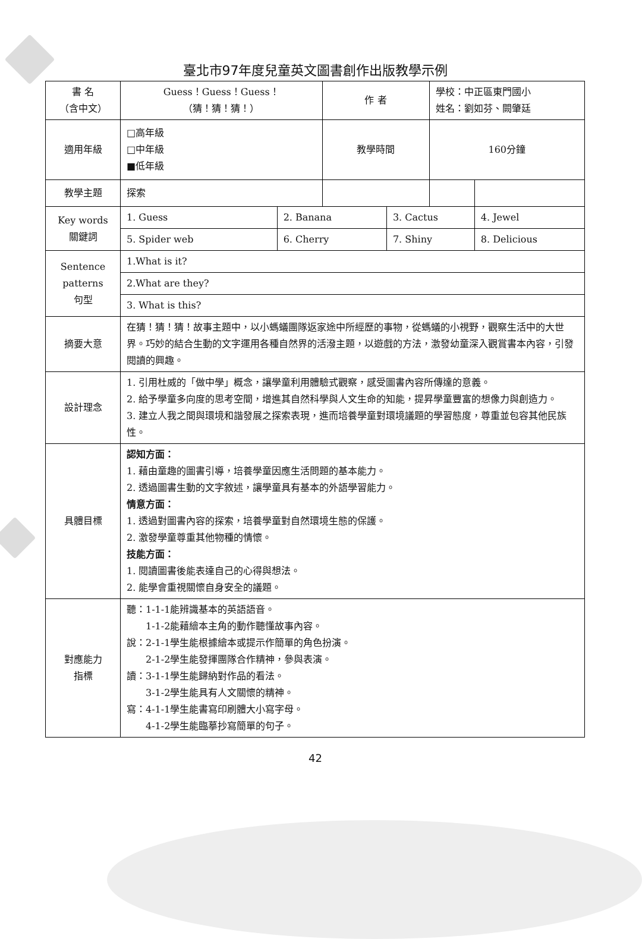臺北市97年度兒童英文圖書創作出版教學示例
| 書 名 （含中文） | Guess！Guess！Guess！ （猜！猜！猜！） | | 作 者 | | 學校：中正區東門國小 姓名：劉如芬、闕肇廷 | | |
| 適用年級 | □高年級 □中年級 ■低年級 | | 教學時間 | | 160分鐘 | | |
| 教學主題 | 探索 | | | | | | |
| Key words 關鍵詞 | 1. Guess | 2. Banana | | 3. Cactus | | 4. Jewel | |
| | 5. Spider web | 6. Cherry | | 7. Shiny | | 8. Delicious | |
| Sentence patterns 句型 | 1.What is it? | | | | | | |
| | 2.What are they? | | | | | | |
| | 3. What is this? | | | | | | |
| 摘要大意 | 在猜！猜！猜！故事主題中，以小螞蟻團隊返家途中所經歷的事物，從螞蟻的小視野，觀察生活中的大世界。巧妙的結合生動的文字運用各種自然界的活潑主題，以遊戲的方法，激發幼童深入觀賞書本內容，引發閱讀的興趣。 | | | | | | |
| 設計理念 | 1. 引用杜威的「做中學」概念，讓學童利用體驗式觀察，感受圖書內容所傳達的意義。 2. 給予學童多向度的思考空間，增進其自然科學與人文生命的知能，提昇學童豐富的想像力與創造力。 3. 建立人我之間與環境和諧發展之探索表現，進而培養學童對環境議題的學習態度，尊重並包容其他民族性。 | | | | | | |
| 具體目標 | 認知方面： 1. 藉由童趣的圖書引導，培養學童因應生活問題的基本能力。 2. 透過圖書生動的文字敘述，讓學童具有基本的外語學習能力。 情意方面： 1. 透過對圖書內容的探索，培養學童對自然環境生態的保護。 2. 激發學童尊重其他物種的情懷。 技能方面： 1. 閱讀圖書後能表達自己的心得與想法。 2. 能學會重視關懷自身安全的議題。 | | | | | | |
| 對應能力 指標 | 聽：1-1-1能辨識基本的英語語音。 1-1-2能藉繪本主角的動作聽懂故事內容。 說：2-1-1學生能根據繪本或提示作簡單的角色扮演。 2-1-2學生能發揮團隊合作精神，參與表演。 讀：3-1-1學生能歸納對作品的看法。 3-1-2學生能具有人文關懷的精神。 寫：4-1-1學生能書寫印刷體大小寫字母。 4-1-2學生能臨摹抄寫簡單的句子。 | | | | | | |
42